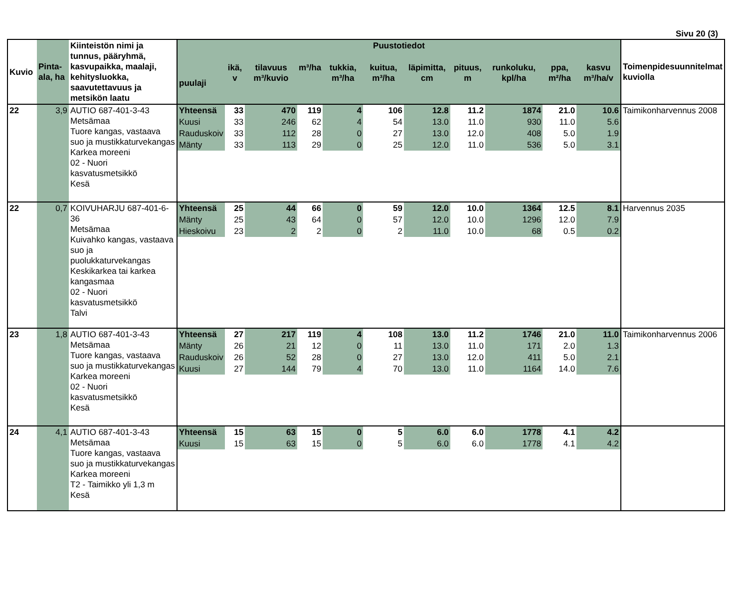Sivu 20 (3)
| Kuvio | Pinta-ala, ha | Kiinteistön nimi ja tunnus, pääryhmä, kasvupaikka, maalaji, kehitysluokka, saavutettavuus ja metsikön laatu | Puustotiedot | | | | | | | | | | | Toimenpidesuunnitelmat kuviolla |
| --- | --- | --- | --- | --- | --- | --- | --- | --- | --- | --- | --- | --- | --- | --- |
| | | | puulaji | ikä, v | tilavuus m³/kuvio | m³/ha | tukkia, m³/ha | kuitua, m³/ha | läpimitta, cm | pituus, m | runkoluku, kpl/ha | ppa, m²/ha | kasvu m³/ha/v | |
| 22 | 3,9 | AUTIO 687-401-3-43 Metsämaa Tuore kangas, vastaava suo ja mustikkaturvekangas Karkea moreeni 02 - Nuori kasvatusmetsikkö Kesä | Yhteensä | 33 | 470 | 119 | 4 | 106 | 12.8 | 11.2 | 1874 | 21.0 | 10.6 | Taimikonharvennus 2008 |
| | | | Kuusi | 33 | 246 | 62 | 4 | 54 | 13.0 | 11.0 | 930 | 11.0 | 5.6 | |
| | | | Rauduskoiv | 33 | 112 | 28 | 0 | 27 | 13.0 | 12.0 | 408 | 5.0 | 1.9 | |
| | | | Mänty | 33 | 113 | 29 | 0 | 25 | 12.0 | 11.0 | 536 | 5.0 | 3.1 | |
| 22 | 0,7 | KOIVUHARJU 687-401-6-36 Metsämaa Kuivahko kangas, vastaava suo ja puolukkaturvekangas Keskikarkea tai karkea kangasmaa 02 - Nuori kasvatusmetsikkö Talvi | Yhteensä | 25 | 44 | 66 | 0 | 59 | 12.0 | 10.0 | 1364 | 12.5 | 8.1 | Harvennus 2035 |
| | | | Mänty | 25 | 43 | 64 | 0 | 57 | 12.0 | 10.0 | 1296 | 12.0 | 7.9 | |
| | | | Hieskoivu | 23 | 2 | 2 | 0 | 2 | 11.0 | 10.0 | 68 | 0.5 | 0.2 | |
| 23 | 1,8 | AUTIO 687-401-3-43 Metsämaa Tuore kangas, vastaava suo ja mustikkaturvekangas Karkea moreeni 02 - Nuori kasvatusmetsikkö Kesä | Yhteensä | 27 | 217 | 119 | 4 | 108 | 13.0 | 11.2 | 1746 | 21.0 | 11.0 | Taimikonharvennus 2006 |
| | | | Mänty | 26 | 21 | 12 | 0 | 11 | 13.0 | 11.0 | 171 | 2.0 | 1.3 | |
| | | | Rauduskoiv | 26 | 52 | 28 | 0 | 27 | 13.0 | 12.0 | 411 | 5.0 | 2.1 | |
| | | | Kuusi | 27 | 144 | 79 | 4 | 70 | 13.0 | 11.0 | 1164 | 14.0 | 7.6 | |
| 24 | 4,1 | AUTIO 687-401-3-43 Metsämaa Tuore kangas, vastaava suo ja mustikkaturvekangas Karkea moreeni T2 - Taimikko yli 1,3 m Kesä | Yhteensä | 15 | 63 | 15 | 0 | 5 | 6.0 | 6.0 | 1778 | 4.1 | 4.2 | |
| | | | Kuusi | 15 | 63 | 15 | 0 | 5 | 6.0 | 6.0 | 1778 | 4.1 | 4.2 | |